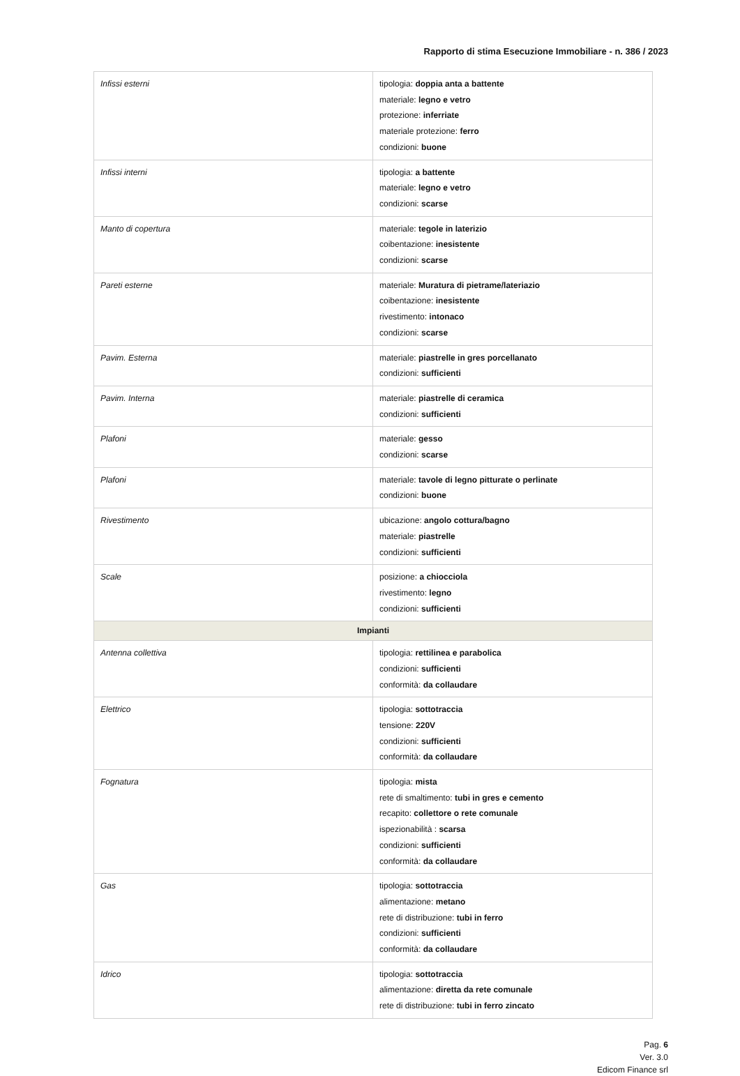Rapporto di stima Esecuzione Immobiliare - n. 386 / 2023
| Infissi esterni | tipologia: doppia anta a battente materiale: legno e vetro protezione: inferriate materiale protezione: ferro condizioni: buone |
| Infissi interni | tipologia: a battente materiale: legno e vetro condizioni: scarse |
| Manto di copertura | materiale: tegole in laterizio coibentazione: inesistente condizioni: scarse |
| Pareti esterne | materiale: Muratura di pietrame/lateriazio coibentazione: inesistente rivestimento: intonaco condizioni: scarse |
| Pavim. Esterna | materiale: piastrelle in gres porcellanato condizioni: sufficienti |
| Pavim. Interna | materiale: piastrelle di ceramica condizioni: sufficienti |
| Plafoni | materiale: gesso condizioni: scarse |
| Plafoni | materiale: tavole di legno pitturate o perlinate condizioni: buone |
| Rivestimento | ubicazione: angolo cottura/bagno materiale: piastrelle condizioni: sufficienti |
| Scale | posizione: a chiocciola rivestimento: legno condizioni: sufficienti |
| Impianti | |
| Antenna collettiva | tipologia: rettilinea e parabolica condizioni: sufficienti conformità: da collaudare |
| Elettrico | tipologia: sottotraccia tensione: 220V condizioni: sufficienti conformità: da collaudare |
| Fognatura | tipologia: mista rete di smaltimento: tubi in gres e cemento recapito: collettore o rete comunale ispezionabilità : scarsa condizioni: sufficienti conformità: da collaudare |
| Gas | tipologia: sottotraccia alimentazione: metano rete di distribuzione: tubi in ferro condizioni: sufficienti conformità: da collaudare |
| Idrico | tipologia: sottotraccia alimentazione: diretta da rete comunale rete di distribuzione: tubi in ferro zincato |
Pag. 6
Ver. 3.0
Edicom Finance srl